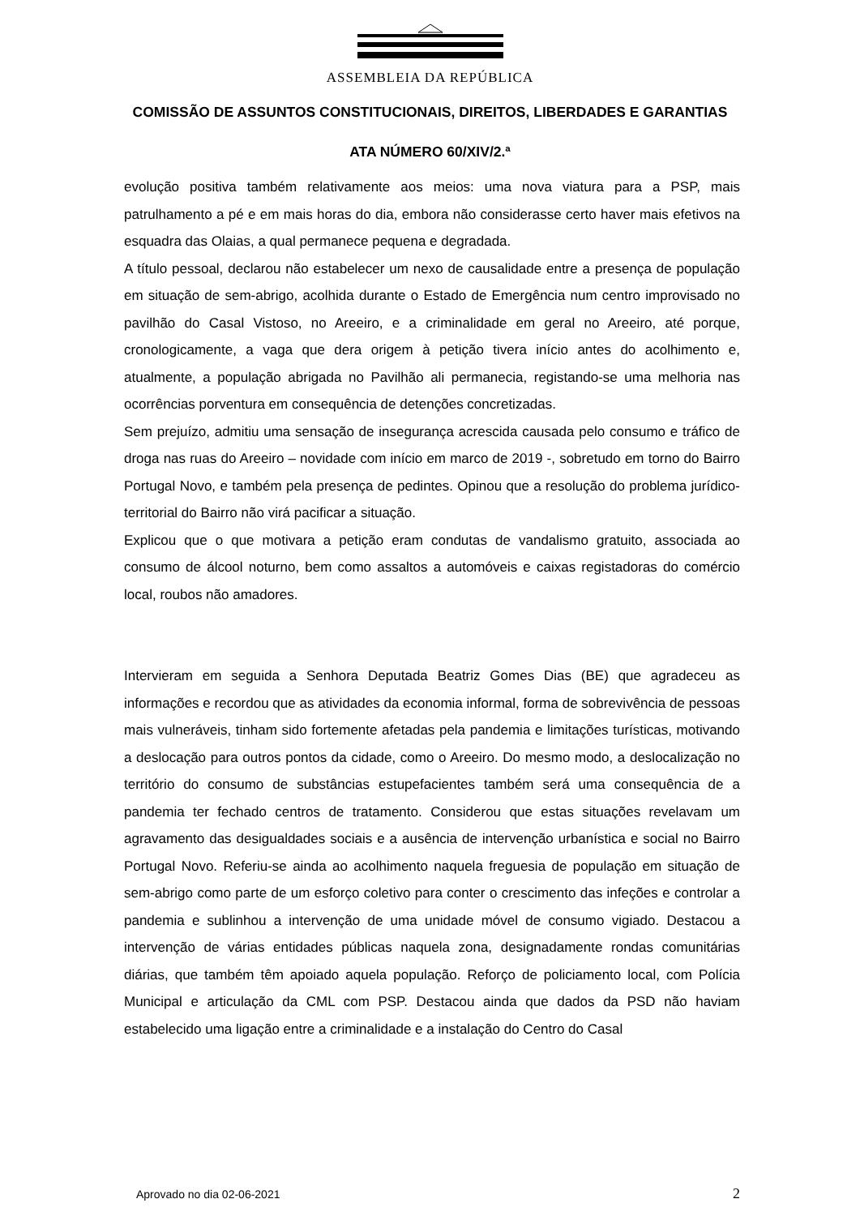ASSEMBLEIA DA REPÚBLICA
COMISSÃO DE ASSUNTOS CONSTITUCIONAIS, DIREITOS, LIBERDADES E GARANTIAS
ATA NÚMERO 60/XIV/2.ª
evolução positiva também relativamente aos meios: uma nova viatura para a PSP, mais patrulhamento a pé e em mais horas do dia, embora não considerasse certo haver mais efetivos na esquadra das Olaias, a qual permanece pequena e degradada.
A título pessoal, declarou não estabelecer um nexo de causalidade entre a presença de população em situação de sem-abrigo, acolhida durante o Estado de Emergência num centro improvisado no pavilhão do Casal Vistoso, no Areeiro, e a criminalidade em geral no Areeiro, até porque, cronologicamente, a vaga que dera origem à petição tivera início antes do acolhimento e, atualmente, a população abrigada no Pavilhão ali permanecia, registando-se uma melhoria nas ocorrências porventura em consequência de detenções concretizadas.
Sem prejuízo, admitiu uma sensação de insegurança acrescida causada pelo consumo e tráfico de droga nas ruas do Areeiro – novidade com início em marco de 2019 -, sobretudo em torno do Bairro Portugal Novo, e também pela presença de pedintes. Opinou que a resolução do problema jurídico-territorial do Bairro não virá pacificar a situação.
Explicou que o que motivara a petição eram condutas de vandalismo gratuito, associada ao consumo de álcool noturno, bem como assaltos a automóveis e caixas registadoras do comércio local, roubos não amadores.
Intervieram em seguida a Senhora Deputada Beatriz Gomes Dias (BE) que agradeceu as informações e recordou que as atividades da economia informal, forma de sobrevivência de pessoas mais vulneráveis, tinham sido fortemente afetadas pela pandemia e limitações turísticas, motivando a deslocação para outros pontos da cidade, como o Areeiro. Do mesmo modo, a deslocalização no território do consumo de substâncias estupefacientes também será uma consequência de a pandemia ter fechado centros de tratamento. Considerou que estas situações revelavam um agravamento das desigualdades sociais e a ausência de intervenção urbanística e social no Bairro Portugal Novo. Referiu-se ainda ao acolhimento naquela freguesia de população em situação de sem-abrigo como parte de um esforço coletivo para conter o crescimento das infeções e controlar a pandemia e sublinhou a intervenção de uma unidade móvel de consumo vigiado. Destacou a intervenção de várias entidades públicas naquela zona, designadamente rondas comunitárias diárias, que também têm apoiado aquela população. Reforço de policiamento local, com Polícia Municipal e articulação da CML com PSP. Destacou ainda que dados da PSD não haviam estabelecido uma ligação entre a criminalidade e a instalação do Centro do Casal
Aprovado no dia 02-06-2021 2